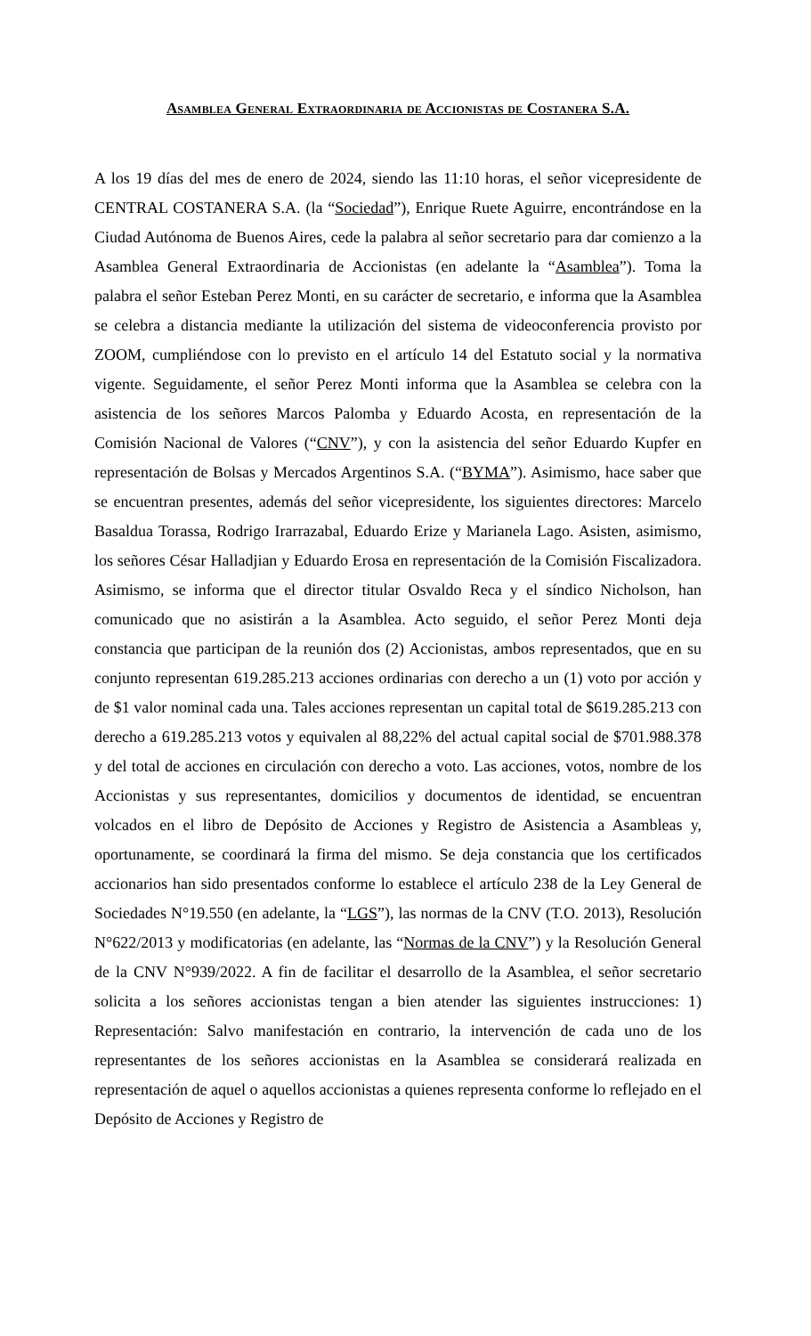Asamblea General Extraordinaria de Accionistas de Costanera S.A.
A los 19 días del mes de enero de 2024, siendo las 11:10 horas, el señor vicepresidente de CENTRAL COSTANERA S.A. (la “Sociedad”), Enrique Ruete Aguirre, encontrándose en la Ciudad Autónoma de Buenos Aires, cede la palabra al señor secretario para dar comienzo a la Asamblea General Extraordinaria de Accionistas (en adelante la “Asamblea”). Toma la palabra el señor Esteban Perez Monti, en su carácter de secretario, e informa que la Asamblea se celebra a distancia mediante la utilización del sistema de videoconferencia provisto por ZOOM, cumpliéndose con lo previsto en el artículo 14 del Estatuto social y la normativa vigente. Seguidamente, el señor Perez Monti informa que la Asamblea se celebra con la asistencia de los señores Marcos Palomba y Eduardo Acosta, en representación de la Comisión Nacional de Valores (“CNV”), y con la asistencia del señor Eduardo Kupfer en representación de Bolsas y Mercados Argentinos S.A. (“BYMA”). Asimismo, hace saber que se encuentran presentes, además del señor vicepresidente, los siguientes directores: Marcelo Basaldua Torassa, Rodrigo Irarrazabal, Eduardo Erize y Marianela Lago. Asisten, asimismo, los señores César Halladjian y Eduardo Erosa en representación de la Comisión Fiscalizadora. Asimismo, se informa que el director titular Osvaldo Reca y el síndico Nicholson, han comunicado que no asistirán a la Asamblea. Acto seguido, el señor Perez Monti deja constancia que participan de la reunión dos (2) Accionistas, ambos representados, que en su conjunto representan 619.285.213 acciones ordinarias con derecho a un (1) voto por acción y de $1 valor nominal cada una. Tales acciones representan un capital total de $619.285.213 con derecho a 619.285.213 votos y equivalen al 88,22% del actual capital social de $701.988.378 y del total de acciones en circulación con derecho a voto. Las acciones, votos, nombre de los Accionistas y sus representantes, domicilios y documentos de identidad, se encuentran volcados en el libro de Depósito de Acciones y Registro de Asistencia a Asambleas y, oportunamente, se coordinará la firma del mismo. Se deja constancia que los certificados accionarios han sido presentados conforme lo establece el artículo 238 de la Ley General de Sociedades N°19.550 (en adelante, la “LGS”), las normas de la CNV (T.O. 2013), Resolución N°622/2013 y modificatorias (en adelante, las “Normas de la CNV”) y la Resolución General de la CNV N°939/2022. A fin de facilitar el desarrollo de la Asamblea, el señor secretario solicita a los señores accionistas tengan a bien atender las siguientes instrucciones: 1) Representación: Salvo manifestación en contrario, la intervención de cada uno de los representantes de los señores accionistas en la Asamblea se considerará realizada en representación de aquel o aquellos accionistas a quienes representa conforme lo reflejado en el Depósito de Acciones y Registro de